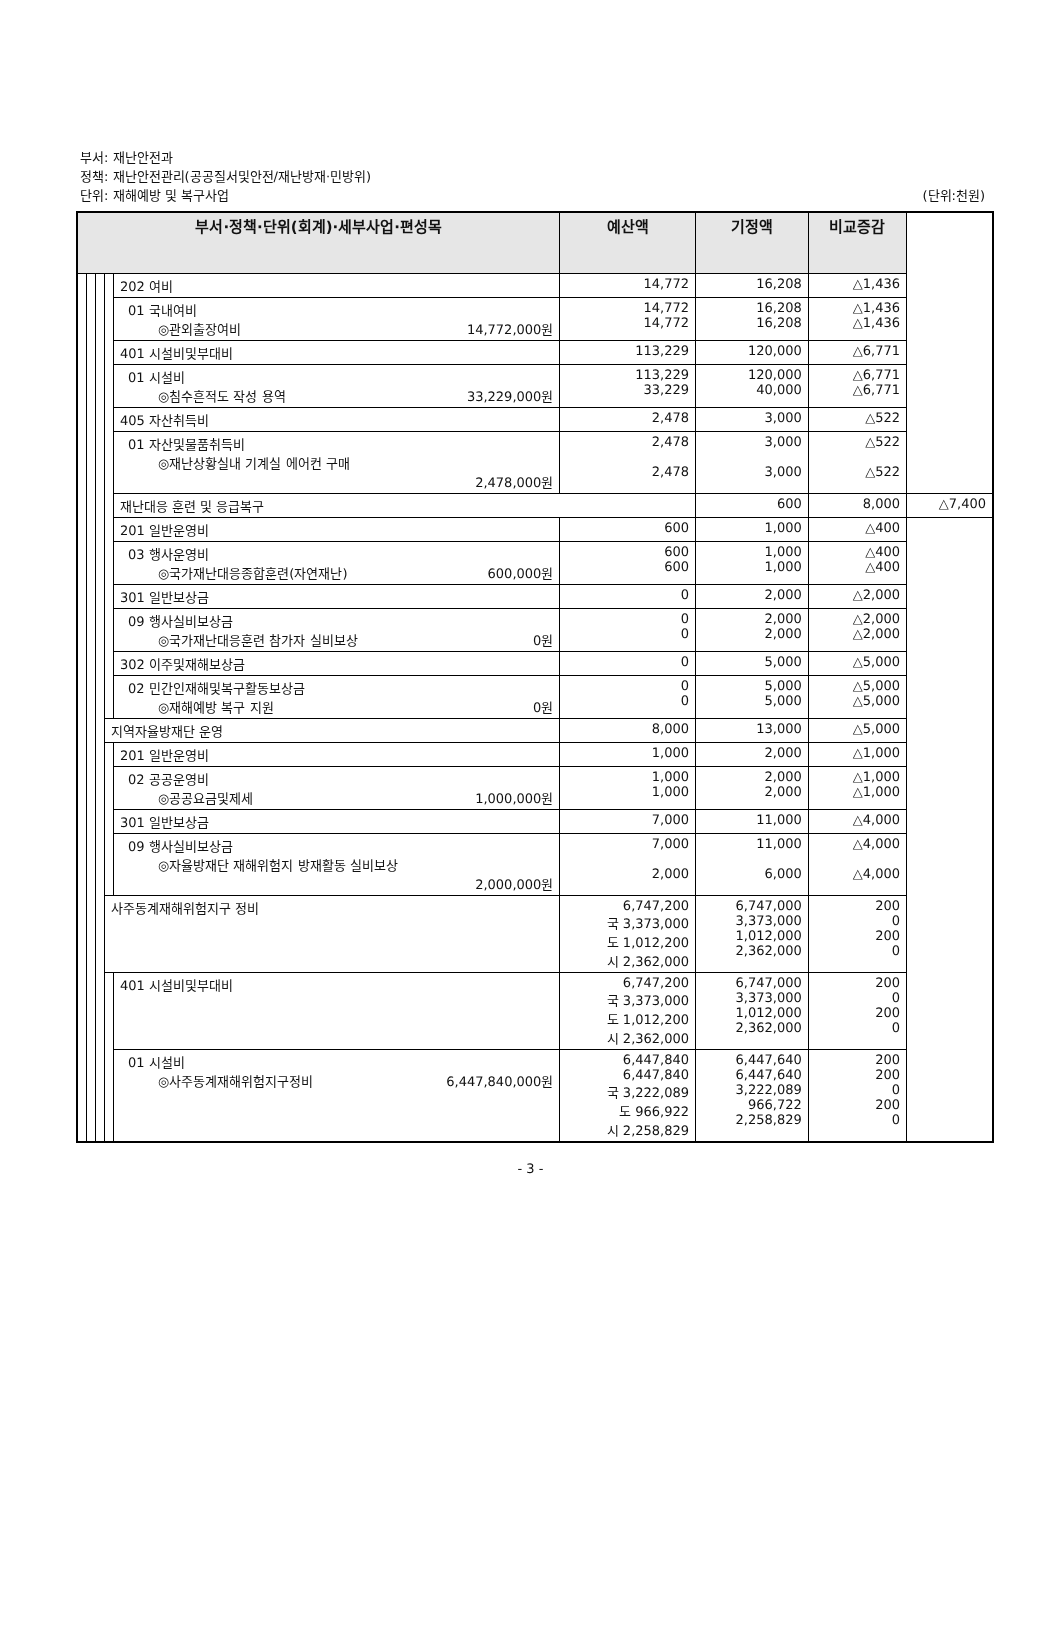부서: 재난안전과
정책: 재난안전관리(공공질서및안전/재난방재·민방위)
단위: 재해예방 및 복구사업 (단위:천원)
| 부서·정책·단위(회계)·세부사업·편성목 | | | | | 예산액 | 기정액 | 비교증감 | |
| --- | --- | --- | --- | --- | --- | --- | --- | --- |
| | | | | 202 여비 | 14,772 | 16,208 | △1,436 | |
| | | | | 01 국내여비 ◎관외출장여비 14,772,000원 | 14,772 14,772 | 16,208 16,208 | △1,436 △1,436 | |
| | | | | 401 시설비및부대비 | 113,229 | 120,000 | △6,771 | |
| | | | | 01 시설비 ◎침수흔적도 작성 용역 33,229,000원 | 113,229 33,229 | 120,000 40,000 | △6,771 △6,771 | |
| | | | | 405 자산취득비 | 2,478 | 3,000 | △522 | |
| | | | | 01 자산및물품취득비 ◎재난상황실내 기계실 에어컨 구매 2,478,000원 | 2,478 2,478 | 3,000 3,000 | △522 △522 | |
| | | | | 재난대응 훈련 및 응급복구 | | 600 | 8,000 | △7,400 |
| | | | | 201 일반운영비 | 600 | 1,000 | △400 | |
| | | | | 03 행사운영비 ◎국가재난대응종합훈련(자연재난) 600,000원 | 600 600 | 1,000 1,000 | △400 △400 | |
| | | | | 301 일반보상금 | 0 | 2,000 | △2,000 | |
| | | | | 09 행사실비보상금 ◎국가재난대응훈련 참가자 실비보상 0원 | 0 0 | 2,000 2,000 | △2,000 △2,000 | |
| | | | | 302 이주및재해보상금 | 0 | 5,000 | △5,000 | |
| | | | | 02 민간인재해및복구활동보상금 ◎재해예방 복구 지원 0원 | 0 0 | 5,000 5,000 | △5,000 △5,000 | |
| | | | 지역자율방재단 운영 | | 8,000 | 13,000 | △5,000 | |
| | | | | 201 일반운영비 | 1,000 | 2,000 | △1,000 | |
| | | | | 02 공공운영비 ◎공공요금및제세 1,000,000원 | 1,000 1,000 | 2,000 2,000 | △1,000 △1,000 | |
| | | | | 301 일반보상금 | 7,000 | 11,000 | △4,000 | |
| | | | | 09 행사실비보상금 ◎자율방재단 재해위험지 방재활동 실비보상 2,000,000원 | 7,000 2,000 | 11,000 6,000 | △4,000 △4,000 | |
| | | | 사주동계재해위험지구 정비 | | 6,747,200 국 3,373,000 도 1,012,200 시 2,362,000 | 6,747,000 3,373,000 1,012,000 2,362,000 | 200 0 200 0 | |
| | | | | 401 시설비및부대비 | 6,747,200 국 3,373,000 도 1,012,200 시 2,362,000 | 6,747,000 3,373,000 1,012,000 2,362,000 | 200 0 200 0 | |
| | | | | 01 시설비 ◎사주동계재해위험지구정비 6,447,840,000원 | 6,447,840 6,447,840 국 3,222,089 도 966,922 시 2,258,829 | 6,447,640 6,447,640 3,222,089 966,722 2,258,829 | 200 200 0 200 0 | |
- 3 -